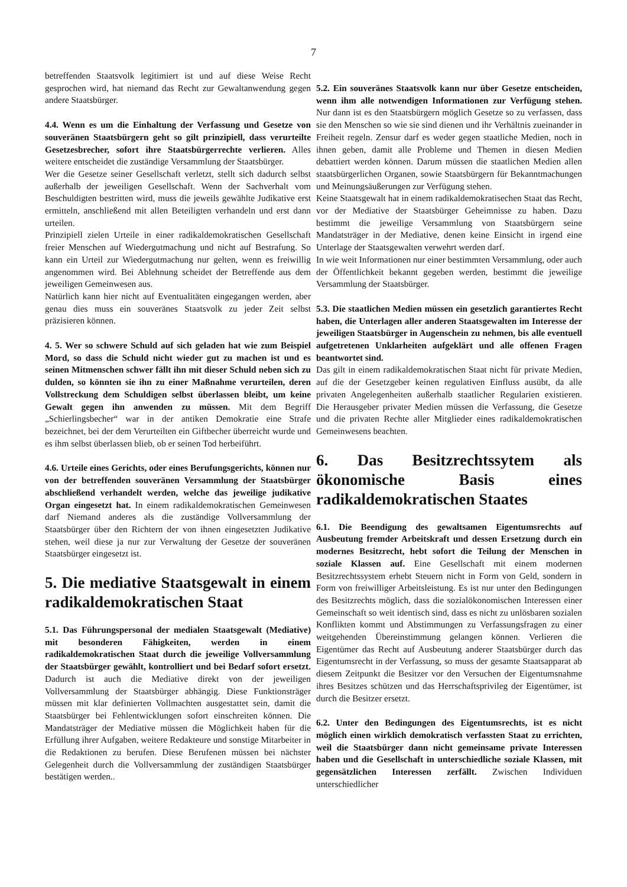7
betreffenden Staatsvolk legitimiert ist und auf diese Weise Recht gesprochen wird, hat niemand das Recht zur Gewaltanwendung gegen andere Staatsbürger.
4.4. Wenn es um die Einhaltung der Verfassung und Gesetze von souveränen Staatsbürgern geht so gilt prinzipiell, dass verurteilte Gesetzesbrecher, sofort ihre Staatsbürgerrechte verlieren. Alles weitere entscheidet die zuständige Versammlung der Staatsbürger.
Wer die Gesetze seiner Gesellschaft verletzt, stellt sich dadurch selbst außerhalb der jeweiligen Gesellschaft. Wenn der Sachverhalt vom Beschuldigten bestritten wird, muss die jeweils gewählte Judikative erst ermitteln, anschließend mit allen Beteiligten verhandeln und erst dann urteilen.
Prinzipiell zielen Urteile in einer radikaldemokratischen Gesellschaft freier Menschen auf Wiedergutmachung und nicht auf Bestrafung. So kann ein Urteil zur Wiedergutmachung nur gelten, wenn es freiwillig angenommen wird. Bei Ablehnung scheidet der Betreffende aus dem jeweiligen Gemeinwesen aus.
Natürlich kann hier nicht auf Eventualitäten eingegangen werden, aber genau dies muss ein souveränes Staatsvolk zu jeder Zeit selbst präzisieren können.
4. 5. Wer so schwere Schuld auf sich geladen hat wie zum Beispiel Mord, so dass die Schuld nicht wieder gut zu machen ist und es seinen Mitmenschen schwer fällt ihn mit dieser Schuld neben sich zu dulden, so könnten sie ihn zu einer Maßnahme verurteilen, deren Vollstreckung dem Schuldigen selbst überlassen bleibt, um keine Gewalt gegen ihn anwenden zu müssen. Mit dem Begriff „Schierlingsbecher“ war in der antiken Demokratie eine Strafe bezeichnet, bei der dem Verurteilten ein Giftbecher überreicht wurde und es ihm selbst überlassen blieb, ob er seinen Tod herbeiführt.
4.6. Urteile eines Gerichts, oder eines Berufungsgerichts, können nur von der betreffenden souveränen Versammlung der Staatsbürger abschließend verhandelt werden, welche das jeweilige judikative Organ eingesetzt hat. In einem radikaldemokratischen Gemeinwesen darf Niemand anderes als die zuständige Vollversammlung der Staatsbürger über den Richtern der von ihnen eingesetzten Judikative stehen, weil diese ja nur zur Verwaltung der Gesetze der souveränen Staatsbürger eingesetzt ist.
5. Die mediative Staatsgewalt in einem radikaldemokratischen Staat
5.1. Das Führungspersonal der medialen Staatsgewalt (Mediative) mit besonderen Fähigkeiten, werden in einem radikaldemokratischen Staat durch die jeweilige Vollversammlung der Staatsbürger gewählt, kontrolliert und bei Bedarf sofort ersetzt. Dadurch ist auch die Mediative direkt von der jeweiligen Vollversammlung der Staatsbürger abhängig. Diese Funktionsträger müssen mit klar definierten Vollmachten ausgestattet sein, damit die Staatsbürger bei Fehlentwicklungen sofort einschreiten können. Die Mandatsträger der Mediative müssen die Möglichkeit haben für die Erfüllung ihrer Aufgaben, weitere Redakteure und sonstige Mitarbeiter in die Redaktionen zu berufen. Diese Berufenen müssen bei nächster Gelegenheit durch die Vollversammlung der zuständigen Staatsbürger bestätigen werden..
5.2. Ein souveränes Staatsvolk kann nur über Gesetze entscheiden, wenn ihm alle notwendigen Informationen zur Verfügung stehen. Nur dann ist es den Staatsbürgern möglich Gesetze so zu verfassen, dass sie den Menschen so wie sie sind dienen und ihr Verhältnis zueinander in Freiheit regeln. Zensur darf es weder gegen staatliche Medien, noch in ihnen geben, damit alle Probleme und Themen in diesen Medien debattiert werden können. Darum müssen die staatlichen Medien allen staatsbürgerlichen Organen, sowie Staatsbürgern für Bekanntmachungen und Meinungsäußerungen zur Verfügung stehen.
Keine Staatsgewalt hat in einem radikaldemokratisechen Staat das Recht, vor der Mediative der Staatsbürger Geheimnisse zu haben. Dazu bestimmt die jeweilige Versammlung von Staatsbürgern seine Mandatsträger in der Mediative, denen keine Einsicht in irgend eine Unterlage der Staatsgewalten verwehrt werden darf.
In wie weit Informationen nur einer bestimmten Versammlung, oder auch der Öffentlichkeit bekannt gegeben werden, bestimmt die jeweilige Versammlung der Staatsbürger.
5.3. Die staatlichen Medien müssen ein gesetzlich garantiertes Recht haben, die Unterlagen aller anderen Staatsgewalten im Interesse der jeweiligen Staatsbürger in Augenschein zu nehmen, bis alle eventuell aufgetretenen Unklarheiten aufgeklärt und alle offenen Fragen beantwortet sind.
Das gilt in einem radikaldemokratischen Staat nicht für private Medien, auf die der Gesetzgeber keinen regulativen Einfluss ausübt, da alle privaten Angelegenheiten außerhalb staatlicher Regularien existieren. Die Herausgeber privater Medien müssen die Verfassung, die Gesetze und die privaten Rechte aller Mitglieder eines radikaldemokratischen Gemeinwesens beachten.
6. Das Besitzrechtssytem als ökonomische Basis eines radikaldemokratischen Staates
6.1. Die Beendigung des gewaltsamen Eigentumsrechts auf Ausbeutung fremder Arbeitskraft und dessen Ersetzung durch ein modernes Besitzrecht, hebt sofort die Teilung der Menschen in soziale Klassen auf. Eine Gesellschaft mit einem modernen Besitzrechtssystem erhebt Steuern nicht in Form von Geld, sondern in Form von freiwilliger Arbeitsleistung. Es ist nur unter den Bedingungen des Besitzrechts möglich, dass die sozialökonomischen Interessen einer Gemeinschaft so weit identisch sind, dass es nicht zu unlösbaren sozialen Konflikten kommt und Abstimmungen zu Verfassungsfragen zu einer weitgehenden Übereinstimmung gelangen können. Verlieren die Eigentümer das Recht auf Ausbeutung anderer Staatsbürger durch das Eigentumsrecht in der Verfassung, so muss der gesamte Staatsapparat ab diesem Zeitpunkt die Besitzer vor den Versuchen der Eigentumsnahme ihres Besitzes schützen und das Herrschaftsprivileg der Eigentümer, ist durch die Besitzer ersetzt.
6.2. Unter den Bedingungen des Eigentumsrechts, ist es nicht möglich einen wirklich demokratisch verfassten Staat zu errichten, weil die Staatsbürger dann nicht gemeinsame private Interessen haben und die Gesellschaft in unterschiedliche soziale Klassen, mit gegensätzlichen Interessen zerfällt. Zwischen Individuen unterschiedlicher